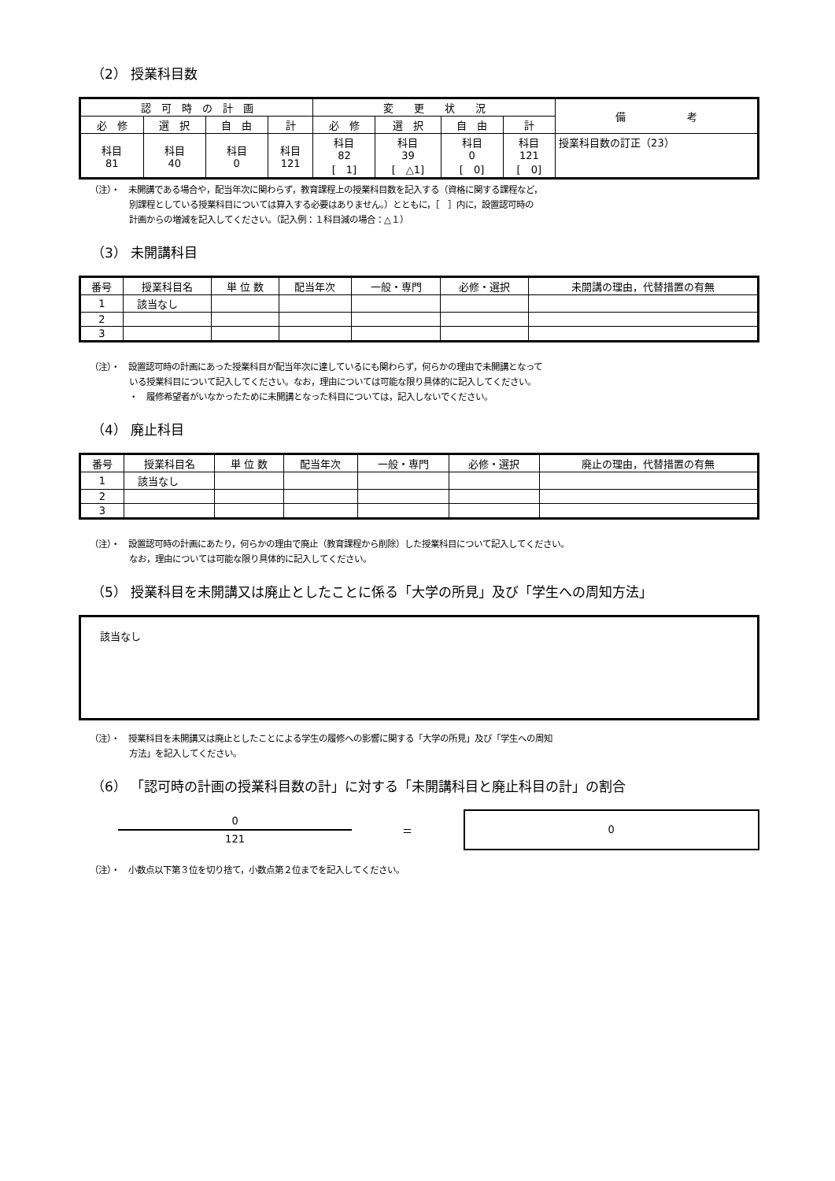（2） 授業科目数
| 認 可 時 の 計 画 | | | | 変 更 状 況 | | | | 備 考 |
| --- | --- | --- | --- | --- | --- | --- | --- | --- |
| 必 修 | 選 択 | 自 由 | 計 | 必 修 | 選 択 | 自 由 | 計 | |
| 科目 81 | 科目 40 | 科目 0 | 科目 121 | 科目 82 [ 1] | 科目 39 [ △1] | 科目 0 [ 0] | 科目 121 [ 0] | 授業科目数の訂正（23） |
（注）・　未開講である場合や，配当年次に関わらず，教育課程上の授業科目数を記入する（資格に関する課程など，
別課程としている授業科目については算入する必要はありません。）とともに，［　］内に，設置認可時の
計画からの増減を記入してください。（記入例：１科目減の場合：△１）
（3） 未開講科目
| 番号 | 授業科目名 | 単 位 数 | 配当年次 | 一般・専門 | 必修・選択 | 未開講の理由，代替措置の有無 |
| --- | --- | --- | --- | --- | --- | --- |
| 1 | 該当なし | | | | | |
| 2 | | | | | | |
| 3 | | | | | | |
（注）・　設置認可時の計画にあった授業科目が配当年次に達しているにも関わらず，何らかの理由で未開講となって
いる授業科目について記入してください。なお，理由については可能な限り具体的に記入してください。
・　履修希望者がいなかったために未開講となった科目については，記入しないでください。
（4） 廃止科目
| 番号 | 授業科目名 | 単 位 数 | 配当年次 | 一般・専門 | 必修・選択 | 廃止の理由，代替措置の有無 |
| --- | --- | --- | --- | --- | --- | --- |
| 1 | 該当なし | | | | | |
| 2 | | | | | | |
| 3 | | | | | | |
（注）・　設置認可時の計画にあたり，何らかの理由で廃止（教育課程から削除）した授業科目について記入してください。
なお，理由については可能な限り具体的に記入してください。
（5） 授業科目を未開講又は廃止としたことに係る「大学の所見」及び「学生への周知方法」
該当なし
（注）・　授業科目を未開講又は廃止としたことによる学生の履修への影響に関する「大学の所見」及び「学生への周知
方法」を記入してください。
（6） 「認可時の計画の授業科目数の計」に対する「未開講科目と廃止科目の計」の割合
0
121
＝
0
（注）・　小数点以下第３位を切り捨て，小数点第２位までを記入してください。